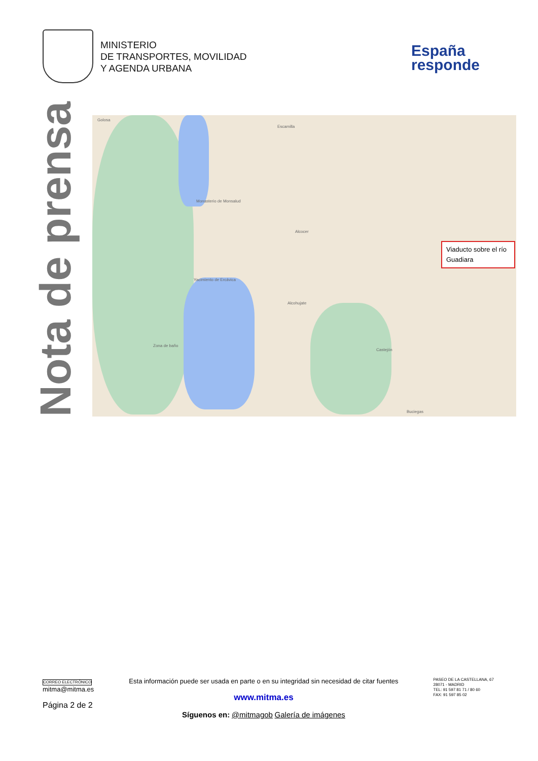MINISTERIO
DE TRANSPORTES, MOVILIDAD
Y AGENDA URBANA
España
responde
Nota de prensa
Golosa
Escamilla
Monasterio de Monsalud
Alcocer
Yacimiento de Ercávica
Alcohujate
Zona de baño
Castejón
Buciegas
Viaducto sobre el río Guadiara
CORREO ELECTRÓNICO
mitma@mitma.es
Página 2 de 2
Esta información puede ser usada en parte o en su integridad sin necesidad de citar fuentes
www.mitma.es
Síguenos en: @mitmagob Galería de imágenes
PASEO DE LA CASTELLANA, 67
28071 - MADRID
TEL: 91 597 81 71 / 80 60
FAX: 91 597 85 02